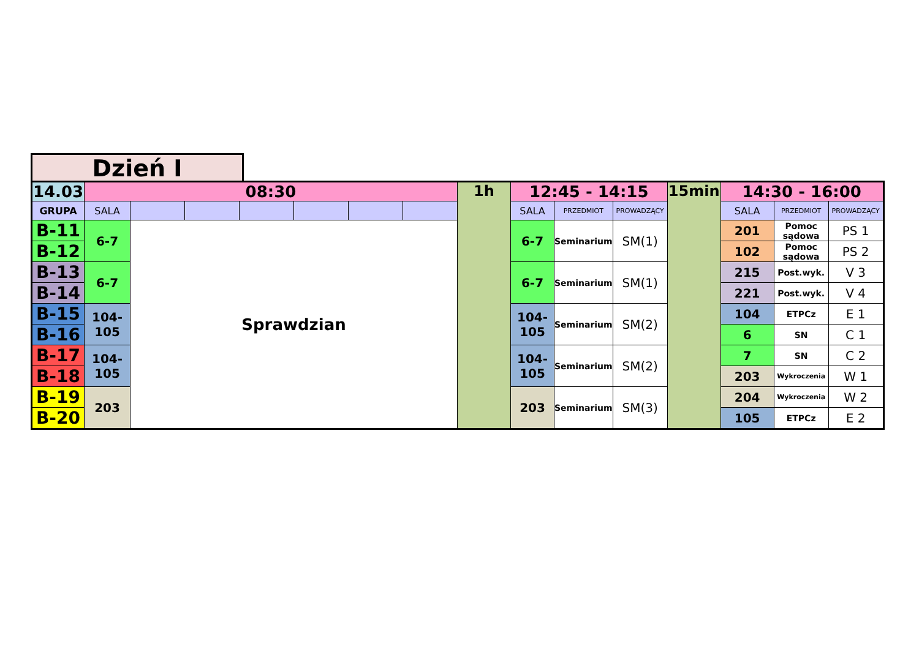Dzień I
| 14.03 | 08:30 | | | | | | | 1h | 12:45 - 14:15 | | | 15min | 14:30 - 16:00 | | |
| --- | --- | --- | --- | --- | --- | --- | --- | --- | --- | --- | --- | --- | --- | --- | --- |
| GRUPA | SALA | | | | | | | | SALA | PRZEDMIOT | PROWADZĄCY | | SALA | PRZEDMIOT | PROWADZĄCY |
| B-11 | 6-7 | Sprawdzian | | | | | | | 6-7 | Seminarium | SM(1) | | 201 | Pomoc sądowa | PS 1 |
| B-12 | | | | | | | | | | | | | 102 | Pomoc sądowa | PS 2 |
| B-13 | 6-7 | | | | | | | | 6-7 | Seminarium | SM(1) | | 215 | Post.wyk. | V 3 |
| B-14 | | | | | | | | | | | | | 221 | Post.wyk. | V 4 |
| B-15 | 104- 105 | | | | | | | | 104- 105 | Seminarium | SM(2) | | 104 | ETPCz | E 1 |
| B-16 | | | | | | | | | | | | | 6 | SN | C 1 |
| B-17 | 104- 105 | | | | | | | | 104- 105 | Seminarium | SM(2) | | 7 | SN | C 2 |
| B-18 | | | | | | | | | | | | | 203 | Wykroczenia | W 1 |
| B-19 | 203 | | | | | | | | 203 | Seminarium | SM(3) | | 204 | Wykroczenia | W 2 |
| B-20 | | | | | | | | | | | | | 105 | ETPCz | E 2 |